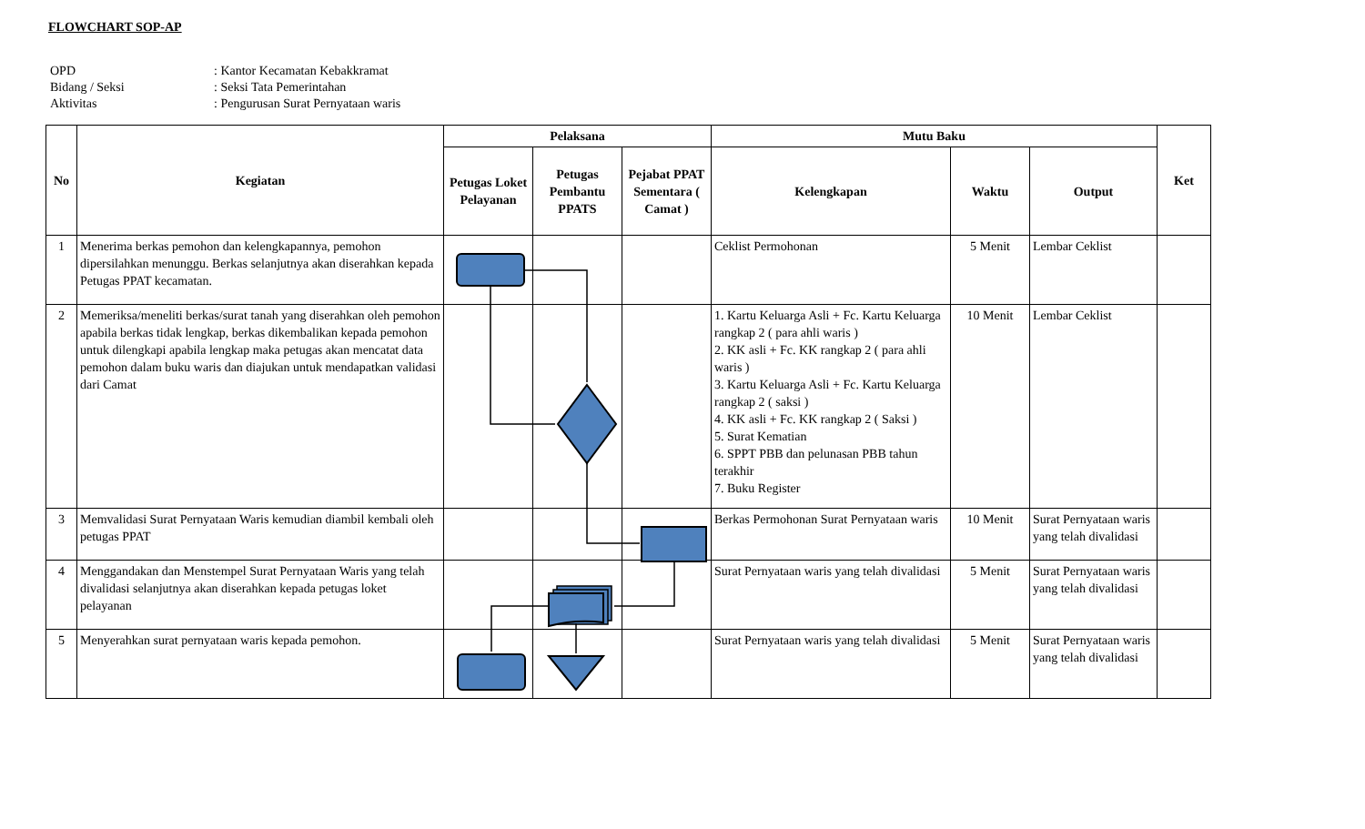FLOWCHART SOP-AP
| OPD | : Kantor Kecamatan Kebakkramat |
| Bidang / Seksi | : Seksi Tata Pemerintahan |
| Aktivitas | : Pengurusan Surat Pernyataan waris |
| No | Kegiatan | Pelaksana | | | Mutu Baku | | | Ket |
| --- | --- | --- | --- | --- | --- | --- | --- | --- |
| | | Petugas Loket Pelayanan | Petugas Pembantu PPATS | Pejabat PPAT Sementara ( Camat ) | Kelengkapan | Waktu | Output | |
| 1 | Menerima berkas pemohon dan kelengkapannya, pemohon dipersilahkan menunggu. Berkas selanjutnya akan diserahkan kepada Petugas PPAT kecamatan. | | | | Ceklist Permohonan | 5 Menit | Lembar Ceklist | |
| 2 | Memeriksa/meneliti berkas/surat tanah yang diserahkan oleh pemohon apabila berkas tidak lengkap, berkas dikembalikan kepada pemohon untuk dilengkapi apabila lengkap maka petugas akan mencatat data pemohon dalam buku waris dan diajukan untuk mendapatkan validasi dari Camat | | | | 1. Kartu Keluarga Asli + Fc. Kartu Keluarga rangkap 2 ( para ahli waris ) 2. KK asli + Fc. KK rangkap 2 ( para ahli waris ) 3. Kartu Keluarga Asli + Fc. Kartu Keluarga rangkap 2 ( saksi ) 4. KK asli + Fc. KK rangkap 2 ( Saksi ) 5. Surat Kematian 6. SPPT PBB dan pelunasan PBB tahun terakhir 7. Buku Register | 10 Menit | Lembar Ceklist | |
| 3 | Memvalidasi Surat Pernyataan Waris kemudian diambil kembali oleh petugas PPAT | | | | Berkas Permohonan Surat Pernyataan waris | 10 Menit | Surat Pernyataan waris yang telah divalidasi | |
| 4 | Menggandakan dan Menstempel Surat Pernyataan Waris yang telah divalidasi selanjutnya akan diserahkan kepada petugas loket pelayanan | | | | Surat Pernyataan waris yang telah divalidasi | 5 Menit | Surat Pernyataan waris yang telah divalidasi | |
| 5 | Menyerahkan surat pernyataan waris kepada pemohon. | | | | Surat Pernyataan waris yang telah divalidasi | 5 Menit | Surat Pernyataan waris yang telah divalidasi | |